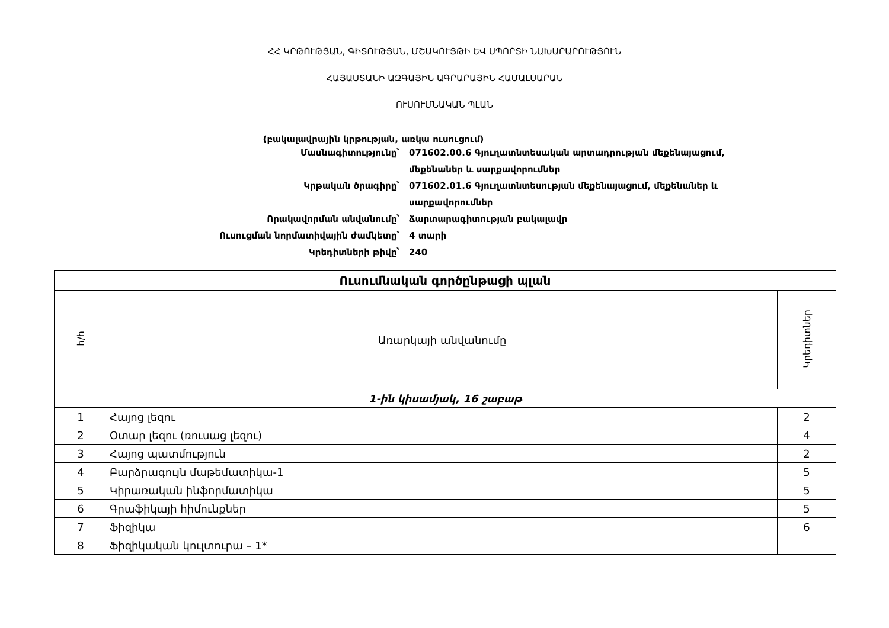ՀՀ ԿՐԹՈՒԹՅԱՆ, ԳԻՏՈՒԹՅԱՆ, ՄՇԱԿՈՒՅԹԻ ԵՎ ՍՊՈՐՏԻ ՆԱԽԱՐԱՐՈՒԹՅՈՒՆ
ՀԱՅԱՍՏԱՆԻ ԱԶԳԱՅԻՆ ԱԳՐԱՐԱՅԻՆ ՀԱՄԱԼՍԱՐԱՆ
ՈՒՍՈՒՄՆԱԿԱՆ ՊԼԱՆ
(բակալավրային կրթության, առկա ուսուցում)
Մասնագիտությունը՝
071602.00.6 Գյուղատնտեսական արտադրության մեքենայացում, մեքենաներ և սարքավորումներ
Կրթական ծրագիրը՝
071602.01.6 Գյուղատնտեսության մեքենայացում, մեքենաներ և սարքավորումներ
Որակավորման անվանումը՝
Ճարտարագիտության բակալավր
Ուսուցման նորմատիվային ժամկետը՝
4 տարի
Կրեդիտների թիվը՝
240
| Ուսումնական գործընթացի պլան | | |
| --- | --- | --- |
| հ/հ | Առարկայի անվանումը | Կրեդիտներ |
| 1-ին կիսամյակ, 16 շաբաթ | | |
| 1 | Հայոց լեզու | 2 |
| 2 | Օտար լեզու (ռուսաց լեզու) | 4 |
| 3 | Հայոց պատմություն | 2 |
| 4 | Բարձրագույն մաթեմատիկա-1 | 5 |
| 5 | Կիրառական ինֆորմատիկա | 5 |
| 6 | Գրաֆիկայի հիմունքներ | 5 |
| 7 | Ֆիզիկա | 6 |
| 8 | Ֆիզիկական կուլտուրա – 1* | |